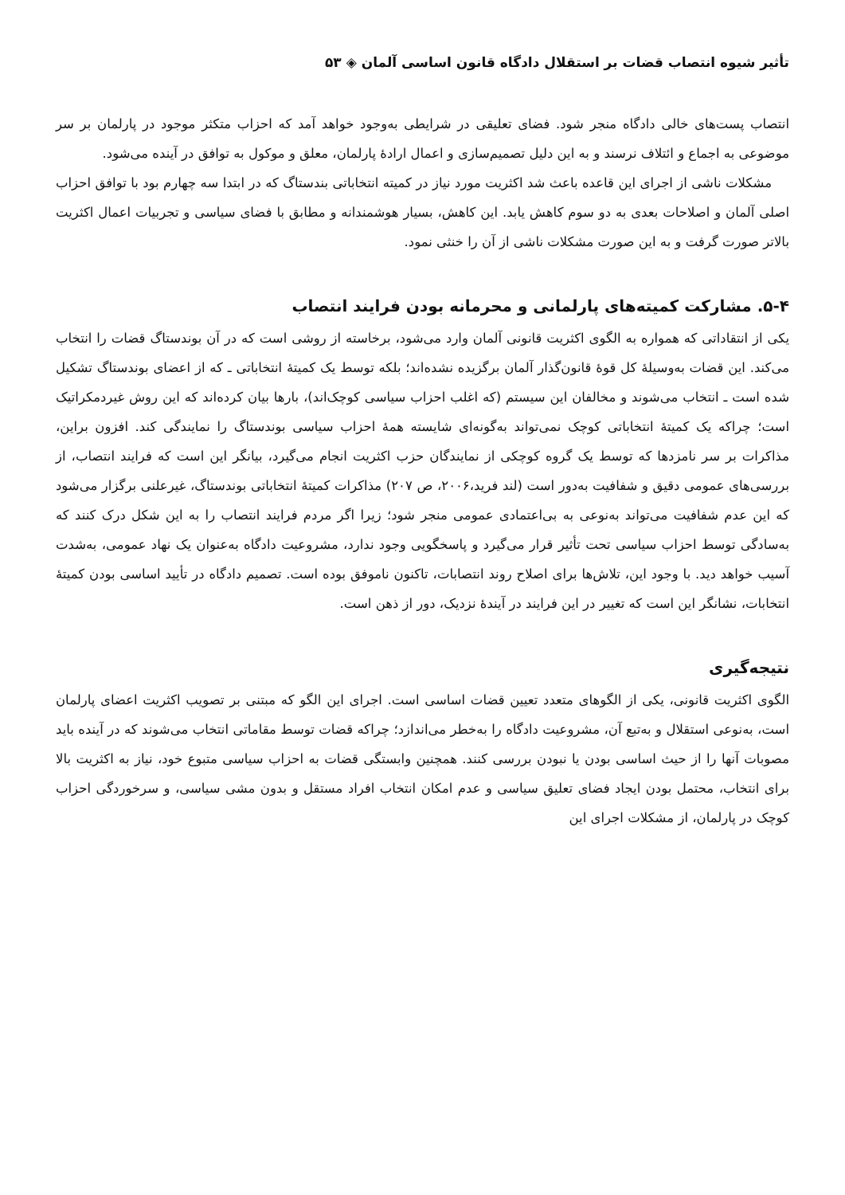تأثیر شیوه انتصاب قضات بر استقلال دادگاه قانون اساسی آلمان ◈ ۵۳
انتصاب پست‌های خالی دادگاه منجر شود. فضای تعلیقی در شرایطی به‌وجود خواهد آمد که احزاب متکثر موجود در پارلمان بر سر موضوعی به اجماع و ائتلاف نرسند و به این دلیل تصمیم‌سازی و اعمال ارادهٔ پارلمان، معلق و موکول به توافق در آینده می‌شود.
مشکلات ناشی از اجرای این قاعده باعث شد اکثریت مورد نیاز در کمیته انتخاباتی بندستاگ که در ابتدا سه چهارم بود با توافق احزاب اصلی آلمان و اصلاحات بعدی به دو سوم کاهش یابد. این کاهش، بسیار هوشمندانه و مطابق با فضای سیاسی و تجربیات اعمال اکثریت بالاتر صورت گرفت و به این صورت مشکلات ناشی از آن را خنثی نمود.
۵-۴. مشارکت کمیته‌های پارلمانی و محرمانه بودن فرایند انتصاب
یکی از انتقاداتی که همواره به الگوی اکثریت قانونی آلمان وارد می‌شود، برخاسته از روشی است که در آن بوندستاگ قضات را انتخاب می‌کند. این قضات به‌وسیلهٔ کل قوهٔ قانون‌گذار آلمان برگزیده نشده‌اند؛ بلکه توسط یک کمیتهٔ انتخاباتی ـ که از اعضای بوندستاگ تشکیل شده است ـ انتخاب می‌شوند و مخالفان این سیستم (که اغلب احزاب سیاسی کوچک‌اند)، بارها بیان کرده‌اند که این روش غیردمکراتیک است؛ چراکه یک کمیتهٔ انتخاباتی کوچک نمی‌تواند به‌گونه‌ای شایسته همهٔ احزاب سیاسی بوندستاگ را نمایندگی کند. افزون براین، مذاکرات بر سر نامزدها که توسط یک گروه کوچکی از نمایندگان حزب اکثریت انجام می‌گیرد، بیانگر این است که فرایند انتصاب، از بررسی‌های عمومی دقیق و شفافیت به‌دور است (لند فرید،۲۰۰۶، ص ۲۰۷) مذاکرات کمیتهٔ انتخاباتی بوندستاگ، غیرعلنی برگزار می‌شود که این عدم شفافیت می‌تواند به‌نوعی به بی‌اعتمادی عمومی منجر شود؛ زیرا اگر مردم فرایند انتصاب را به این شکل درک کنند که به‌سادگی توسط احزاب سیاسی تحت تأثیر قرار می‌گیرد و پاسخگویی وجود ندارد، مشروعیت دادگاه به‌عنوان یک نهاد عمومی، به‌شدت آسیب خواهد دید. با وجود این، تلاش‌ها برای اصلاح روند انتصابات، تاکنون ناموفق بوده است. تصمیم دادگاه در تأیید اساسی بودن کمیتهٔ انتخابات، نشانگر این است که تغییر در این فرایند در آیندهٔ نزدیک، دور از ذهن است.
نتیجه‌گیری
الگوی اکثریت قانونی، یکی از الگوهای متعدد تعیین قضات اساسی است. اجرای این الگو که مبتنی بر تصویب اکثریت اعضای پارلمان است، به‌نوعی استقلال و به‌تبع آن، مشروعیت دادگاه را به‌خطر می‌اندازد؛ چراکه قضات توسط مقاماتی انتخاب می‌شوند که در آینده باید مصوبات آنها را از حیث اساسی بودن یا نبودن بررسی کنند. همچنین وابستگی قضات به احزاب سیاسی متبوع خود، نیاز به اکثریت بالا برای انتخاب، محتمل بودن ایجاد فضای تعلیق سیاسی و عدم امکان انتخاب افراد مستقل و بدون مشی سیاسی، و سرخوردگی احزاب کوچک در پارلمان، از مشکلات اجرای این